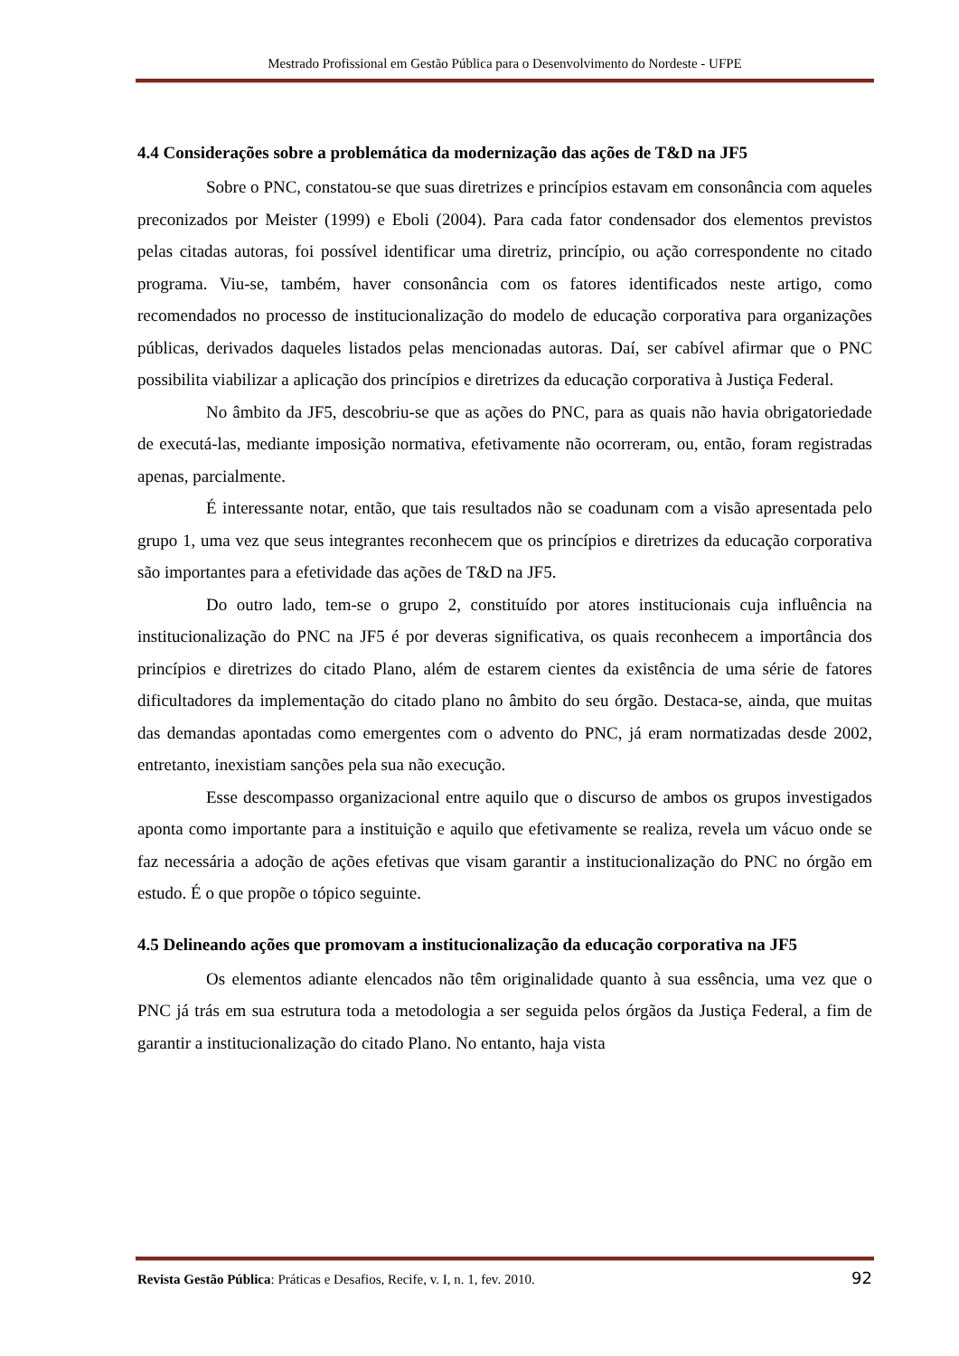Mestrado Profissional em Gestão Pública para o Desenvolvimento do Nordeste - UFPE
4.4 Considerações sobre a problemática da modernização das ações de T&D na JF5
Sobre o PNC, constatou-se que suas diretrizes e princípios estavam em consonância com aqueles preconizados por Meister (1999) e Eboli (2004). Para cada fator condensador dos elementos previstos pelas citadas autoras, foi possível identificar uma diretriz, princípio, ou ação correspondente no citado programa. Viu-se, também, haver consonância com os fatores identificados neste artigo, como recomendados no processo de institucionalização do modelo de educação corporativa para organizações públicas, derivados daqueles listados pelas mencionadas autoras. Daí, ser cabível afirmar que o PNC possibilita viabilizar a aplicação dos princípios e diretrizes da educação corporativa à Justiça Federal.
No âmbito da JF5, descobriu-se que as ações do PNC, para as quais não havia obrigatoriedade de executá-las, mediante imposição normativa, efetivamente não ocorreram, ou, então, foram registradas apenas, parcialmente.
É interessante notar, então, que tais resultados não se coadunam com a visão apresentada pelo grupo 1, uma vez que seus integrantes reconhecem que os princípios e diretrizes da educação corporativa são importantes para a efetividade das ações de T&D na JF5.
Do outro lado, tem-se o grupo 2, constituído por atores institucionais cuja influência na institucionalização do PNC na JF5 é por deveras significativa, os quais reconhecem a importância dos princípios e diretrizes do citado Plano, além de estarem cientes da existência de uma série de fatores dificultadores da implementação do citado plano no âmbito do seu órgão. Destaca-se, ainda, que muitas das demandas apontadas como emergentes com o advento do PNC, já eram normatizadas desde 2002, entretanto, inexistiam sanções pela sua não execução.
Esse descompasso organizacional entre aquilo que o discurso de ambos os grupos investigados aponta como importante para a instituição e aquilo que efetivamente se realiza, revela um vácuo onde se faz necessária a adoção de ações efetivas que visam garantir a institucionalização do PNC no órgão em estudo. É o que propõe o tópico seguinte.
4.5 Delineando ações que promovam a institucionalização da educação corporativa na JF5
Os elementos adiante elencados não têm originalidade quanto à sua essência, uma vez que o PNC já trás em sua estrutura toda a metodologia a ser seguida pelos órgãos da Justiça Federal, a fim de garantir a institucionalização do citado Plano. No entanto, haja vista
Revista Gestão Pública: Práticas e Desafios, Recife, v. I, n. 1, fev. 2010. 92